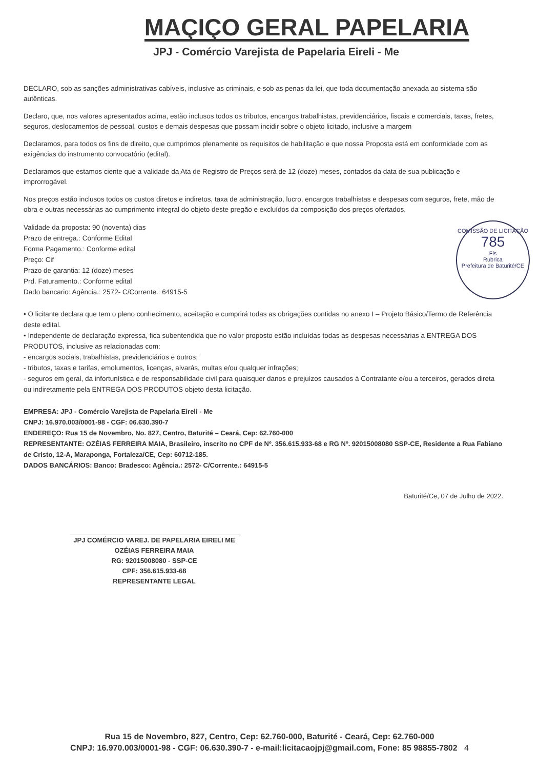MAÇIÇO GERAL PAPELARIA
JPJ - Comércio Varejista de Papelaria Eireli - Me
DECLARO, sob as sanções administrativas cabíveis, inclusive as criminais, e sob as penas da lei, que toda documentação anexada ao sistema são autênticas.
Declaro, que, nos valores apresentados acima, estão inclusos todos os tributos, encargos trabalhistas, previdenciários, fiscais e comerciais, taxas, fretes, seguros, deslocamentos de pessoal, custos e demais despesas que possam incidir sobre o objeto licitado, inclusive a margem
Declaramos, para todos os fins de direito, que cumprimos plenamente os requisitos de habilitação e que nossa Proposta está em conformidade com as exigências do instrumento convocatório (edital).
Declaramos que estamos ciente que a validade da Ata de Registro de Preços será de 12 (doze) meses, contados da data de sua publicação e improrrogável.
Nos preços estão inclusos todos os custos diretos e indiretos, taxa de administração, lucro, encargos trabalhistas e despesas com seguros, frete, mão de obra e outras necessárias ao cumprimento integral do objeto deste pregão e excluídos da composição dos preços ofertados.
Validade da proposta: 90 (noventa) dias
Prazo de entrega.: Conforme Edital
Forma Pagamento.: Conforme edital
Preço: Cif
Prazo de garantia: 12 (doze) meses
Prd. Faturamento.: Conforme edital
Dado bancario: Agência.: 2572- C/Corrente.: 64915-5
COMISSÃO DE LICITAÇÃO
785
Fls
Rubrica
Prefeitura de Baturité/CE
• O licitante declara que tem o pleno conhecimento, aceitação e cumprirá todas as obrigações contidas no anexo I – Projeto Básico/Termo de Referência deste edital.
• Independente de declaração expressa, fica subentendida que no valor proposto estão incluídas todas as despesas necessárias a ENTREGA DOS PRODUTOS, inclusive as relacionadas com:
- encargos sociais, trabalhistas, previdenciários e outros;
- tributos, taxas e tarifas, emolumentos, licenças, alvarás, multas e/ou qualquer infrações;
- seguros em geral, da infortunística e de responsabilidade civil para quaisquer danos e prejuízos causados à Contratante e/ou a terceiros, gerados direta ou indiretamente pela ENTREGA DOS PRODUTOS objeto desta licitação.
EMPRESA: JPJ - Comércio Varejista de Papelaria Eireli - Me
CNPJ: 16.970.003/0001-98 - CGF: 06.630.390-7
ENDEREÇO: Rua 15 de Novembro, No. 827, Centro, Baturité – Ceará, Cep: 62.760-000
REPRESENTANTE: OZÉIAS FERREIRA MAIA, Brasileiro, inscrito no CPF de Nº. 356.615.933-68 e RG Nº. 92015008080 SSP-CE, Residente a Rua Fabiano de Cristo, 12-A, Maraponga, Fortaleza/CE, Cep: 60712-185.
DADOS BANCÁRIOS: Banco: Bradesco: Agência.: 2572- C/Corrente.: 64915-5
Baturité/Ce, 07 de Julho de 2022.
JPJ COMÉRCIO VAREJ. DE PAPELARIA EIRELI ME
OZÉIAS FERREIRA MAIA
RG: 92015008080 - SSP-CE
CPF: 356.615.933-68
REPRESENTANTE LEGAL
Rua 15 de Novembro, 827, Centro, Cep: 62.760-000, Baturité - Ceará, Cep: 62.760-000
CNPJ: 16.970.003/0001-98 - CGF: 06.630.390-7 - e-mail:licitacaojpj@gmail.com, Fone: 85 98855-7802 4